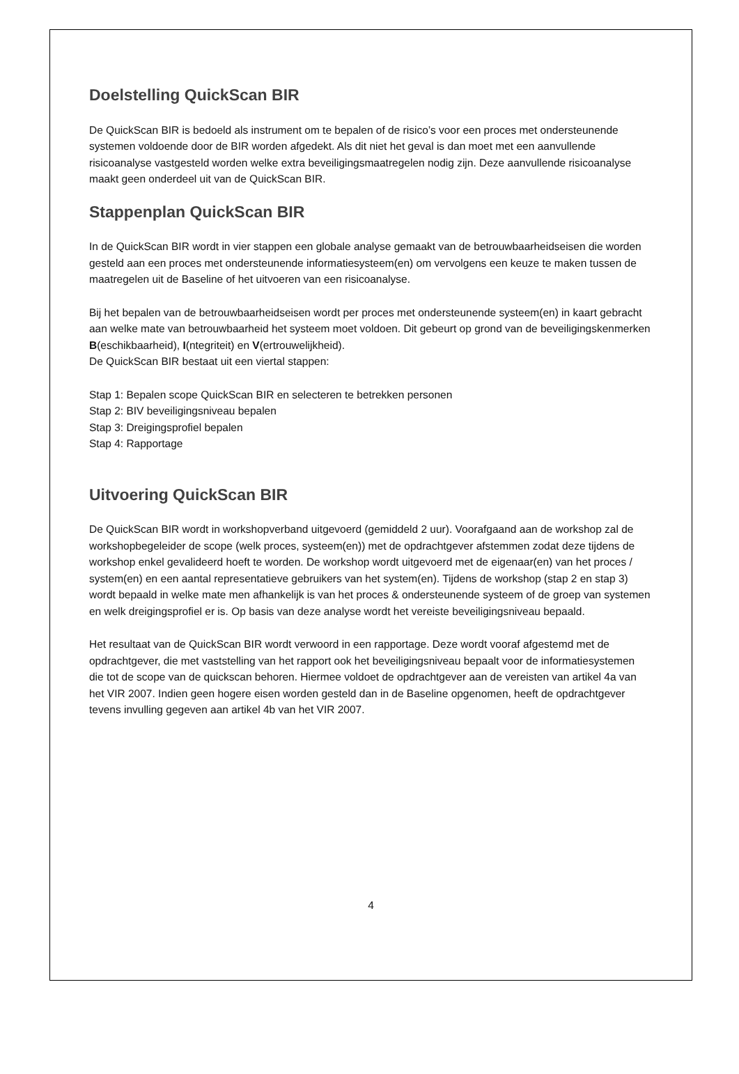Doelstelling QuickScan BIR
De QuickScan BIR is bedoeld als instrument om te bepalen of de risico’s voor een proces met ondersteunende systemen voldoende door de BIR worden afgedekt. Als dit niet het geval is dan moet met een aanvullende risicoanalyse vastgesteld worden welke extra beveiligingsmaatregelen nodig zijn. Deze aanvullende risicoanalyse maakt geen onderdeel uit van de QuickScan BIR.
Stappenplan QuickScan BIR
In de QuickScan BIR wordt in vier stappen een globale analyse gemaakt van de betrouwbaarheidseisen die worden gesteld aan een proces met ondersteunende informatiesysteem(en) om vervolgens een keuze te maken tussen de maatregelen uit de Baseline of het uitvoeren van een risicoanalyse.
Bij het bepalen van de betrouwbaarheidseisen wordt per proces met ondersteunende systeem(en) in kaart gebracht aan welke mate van betrouwbaarheid het systeem moet voldoen. Dit gebeurt op grond van de beveiligingskenmerken B(eschikbaarheid), I(ntegriteit) en V(ertrouwelijkheid).
De QuickScan BIR bestaat uit een viertal stappen:
Stap 1: Bepalen scope QuickScan BIR en selecteren te betrekken personen
Stap 2: BIV beveiligingsniveau bepalen
Stap 3: Dreigingsprofiel bepalen
Stap 4: Rapportage
Uitvoering QuickScan BIR
De QuickScan BIR wordt in workshopverband uitgevoerd (gemiddeld 2 uur). Voorafgaand aan de workshop zal de workshopbegeleider de scope (welk proces, systeem(en)) met de opdrachtgever afstemmen zodat deze tijdens de workshop enkel gevalideerd hoeft te worden. De workshop wordt uitgevoerd met de eigenaar(en) van het proces / system(en) en een aantal representatieve gebruikers van het system(en). Tijdens de workshop (stap 2 en stap 3) wordt bepaald in welke mate men afhankelijk is van het proces & ondersteunende systeem of de groep van systemen en welk dreigingsprofiel er is. Op basis van deze analyse wordt het vereiste beveiligingsniveau bepaald.
Het resultaat van de QuickScan BIR wordt verwoord in een rapportage. Deze wordt vooraf afgestemd met de opdrachtgever, die met vaststelling van het rapport ook het beveiligingsniveau bepaalt voor de informatiesystemen die tot de scope van de quickscan behoren. Hiermee voldoet de opdrachtgever aan de vereisten van artikel 4a van het VIR 2007. Indien geen hogere eisen worden gesteld dan in de Baseline opgenomen, heeft de opdrachtgever tevens invulling gegeven aan artikel 4b van het VIR 2007.
4